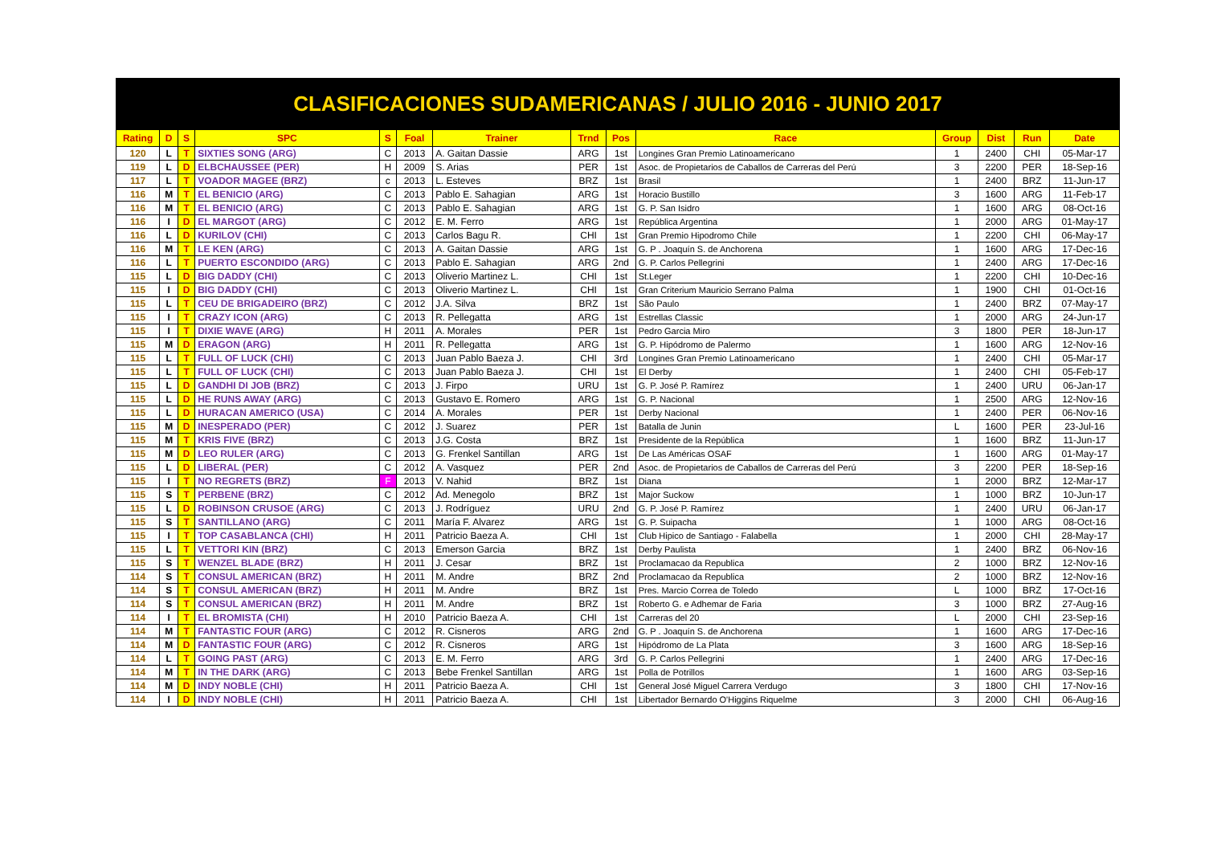CLASIFICACIONES SUDAMERICANAS / JULIO 2016 - JUNIO 2017
| Rating | D | S | SPC | S | Foal | Trainer | Trnd | Pos | Race | Group | Dist | Run | Date |
| --- | --- | --- | --- | --- | --- | --- | --- | --- | --- | --- | --- | --- | --- |
| 120 | L | T | SIXTIES SONG (ARG) | C | 2013 | A. Gaitan Dassie | ARG | 1st | Longines Gran Premio Latinoamericano | 1 | 2400 | CHI | 05-Mar-17 |
| 119 | L | D | ELBCHAUSSEE (PER) | H | 2009 | S. Arias | PER | 1st | Asoc. de Propietarios de Caballos de Carreras del Perú | 3 | 2200 | PER | 18-Sep-16 |
| 117 | L | T | VOADOR MAGEE (BRZ) | c | 2013 | L. Esteves | BRZ | 1st | Brasil | 1 | 2400 | BRZ | 11-Jun-17 |
| 116 | M | T | EL BENICIO (ARG) | C | 2013 | Pablo E. Sahagian | ARG | 1st | Horacio Bustillo | 3 | 1600 | ARG | 11-Feb-17 |
| 116 | M | T | EL BENICIO (ARG) | C | 2013 | Pablo E. Sahagian | ARG | 1st | G. P. San Isidro | 1 | 1600 | ARG | 08-Oct-16 |
| 116 | I | D | EL MARGOT (ARG) | C | 2012 | E. M. Ferro | ARG | 1st | República Argentina | 1 | 2000 | ARG | 01-May-17 |
| 116 | L | D | KURILOV (CHI) | C | 2013 | Carlos Bagu R. | CHI | 1st | Gran Premio Hipodromo Chile | 1 | 2200 | CHI | 06-May-17 |
| 116 | M | T | LE KEN (ARG) | C | 2013 | A. Gaitan Dassie | ARG | 1st | G. P . Joaquín S. de Anchorena | 1 | 1600 | ARG | 17-Dec-16 |
| 116 | L | T | PUERTO ESCONDIDO (ARG) | C | 2013 | Pablo E. Sahagian | ARG | 2nd | G. P. Carlos Pellegrini | 1 | 2400 | ARG | 17-Dec-16 |
| 115 | L | D | BIG DADDY (CHI) | C | 2013 | Oliverio Martinez L. | CHI | 1st | St.Leger | 1 | 2200 | CHI | 10-Dec-16 |
| 115 | I | D | BIG DADDY (CHI) | C | 2013 | Oliverio Martinez L. | CHI | 1st | Gran Criterium Mauricio Serrano Palma | 1 | 1900 | CHI | 01-Oct-16 |
| 115 | L | T | CEU DE BRIGADEIRO (BRZ) | C | 2012 | J.A. Silva | BRZ | 1st | São Paulo | 1 | 2400 | BRZ | 07-May-17 |
| 115 | I | T | CRAZY ICON (ARG) | C | 2013 | R. Pellegatta | ARG | 1st | Estrellas Classic | 1 | 2000 | ARG | 24-Jun-17 |
| 115 | I | T | DIXIE WAVE (ARG) | H | 2011 | A. Morales | PER | 1st | Pedro Garcia Miro | 3 | 1800 | PER | 18-Jun-17 |
| 115 | M | D | ERAGON (ARG) | H | 2011 | R. Pellegatta | ARG | 1st | G. P. Hipódromo de Palermo | 1 | 1600 | ARG | 12-Nov-16 |
| 115 | L | T | FULL OF LUCK (CHI) | C | 2013 | Juan Pablo Baeza J. | CHI | 3rd | Longines Gran Premio Latinoamericano | 1 | 2400 | CHI | 05-Mar-17 |
| 115 | L | T | FULL OF LUCK (CHI) | C | 2013 | Juan Pablo Baeza J. | CHI | 1st | El Derby | 1 | 2400 | CHI | 05-Feb-17 |
| 115 | L | D | GANDHI DI JOB (BRZ) | C | 2013 | J. Firpo | URU | 1st | G. P. José P. Ramírez | 1 | 2400 | URU | 06-Jan-17 |
| 115 | L | D | HE RUNS AWAY (ARG) | C | 2013 | Gustavo E. Romero | ARG | 1st | G. P. Nacional | 1 | 2500 | ARG | 12-Nov-16 |
| 115 | L | D | HURACAN AMERICO (USA) | C | 2014 | A. Morales | PER | 1st | Derby Nacional | 1 | 2400 | PER | 06-Nov-16 |
| 115 | M | D | INESPERADO (PER) | C | 2012 | J. Suarez | PER | 1st | Batalla de Junin | L | 1600 | PER | 23-Jul-16 |
| 115 | M | T | KRIS FIVE (BRZ) | C | 2013 | J.G. Costa | BRZ | 1st | Presidente de la República | 1 | 1600 | BRZ | 11-Jun-17 |
| 115 | M | D | LEO RULER (ARG) | C | 2013 | G. Frenkel Santillan | ARG | 1st | De Las Américas OSAF | 1 | 1600 | ARG | 01-May-17 |
| 115 | L | D | LIBERAL (PER) | C | 2012 | A. Vasquez | PER | 2nd | Asoc. de Propietarios de Caballos de Carreras del Perú | 3 | 2200 | PER | 18-Sep-16 |
| 115 | I | T | NO REGRETS (BRZ) | F | 2013 | V. Nahid | BRZ | 1st | Diana | 1 | 2000 | BRZ | 12-Mar-17 |
| 115 | S | T | PERBENE (BRZ) | C | 2012 | Ad. Menegolo | BRZ | 1st | Major Suckow | 1 | 1000 | BRZ | 10-Jun-17 |
| 115 | L | D | ROBINSON CRUSOE (ARG) | C | 2013 | J. Rodríguez | URU | 2nd | G. P. José P. Ramírez | 1 | 2400 | URU | 06-Jan-17 |
| 115 | S | T | SANTILLANO (ARG) | C | 2011 | María F. Alvarez | ARG | 1st | G. P. Suipacha | 1 | 1000 | ARG | 08-Oct-16 |
| 115 | I | T | TOP CASABLANCA (CHI) | H | 2011 | Patricio Baeza A. | CHI | 1st | Club Hipico de Santiago - Falabella | 1 | 2000 | CHI | 28-May-17 |
| 115 | L | T | VETTORI KIN (BRZ) | C | 2013 | Emerson Garcia | BRZ | 1st | Derby Paulista | 1 | 2400 | BRZ | 06-Nov-16 |
| 115 | S | T | WENZEL BLADE (BRZ) | H | 2011 | J. Cesar | BRZ | 1st | Proclamacao da Republica | 2 | 1000 | BRZ | 12-Nov-16 |
| 114 | S | T | CONSUL AMERICAN (BRZ) | H | 2011 | M. Andre | BRZ | 2nd | Proclamacao da Republica | 2 | 1000 | BRZ | 12-Nov-16 |
| 114 | S | T | CONSUL AMERICAN (BRZ) | H | 2011 | M. Andre | BRZ | 1st | Pres. Marcio Correa de Toledo | L | 1000 | BRZ | 17-Oct-16 |
| 114 | S | T | CONSUL AMERICAN (BRZ) | H | 2011 | M. Andre | BRZ | 1st | Roberto G. e Adhemar de Faria | 3 | 1000 | BRZ | 27-Aug-16 |
| 114 | I | T | EL BROMISTA (CHI) | H | 2010 | Patricio Baeza A. | CHI | 1st | Carreras del 20 | L | 2000 | CHI | 23-Sep-16 |
| 114 | M | T | FANTASTIC FOUR (ARG) | C | 2012 | R. Cisneros | ARG | 2nd | G. P . Joaquín S. de Anchorena | 1 | 1600 | ARG | 17-Dec-16 |
| 114 | M | D | FANTASTIC FOUR (ARG) | C | 2012 | R. Cisneros | ARG | 1st | Hipódromo de La Plata | 3 | 1600 | ARG | 18-Sep-16 |
| 114 | L | T | GOING PAST (ARG) | C | 2013 | E. M. Ferro | ARG | 3rd | G. P. Carlos Pellegrini | 1 | 2400 | ARG | 17-Dec-16 |
| 114 | M | T | IN THE DARK (ARG) | C | 2013 | Bebe Frenkel Santillan | ARG | 1st | Polla de Potrillos | 1 | 1600 | ARG | 03-Sep-16 |
| 114 | M | D | INDY NOBLE (CHI) | H | 2011 | Patricio Baeza A. | CHI | 1st | General José Miguel Carrera Verdugo | 3 | 1800 | CHI | 17-Nov-16 |
| 114 | I | D | INDY NOBLE (CHI) | H | 2011 | Patricio Baeza A. | CHI | 1st | Libertador Bernardo O'Higgins Riquelme | 3 | 2000 | CHI | 06-Aug-16 |